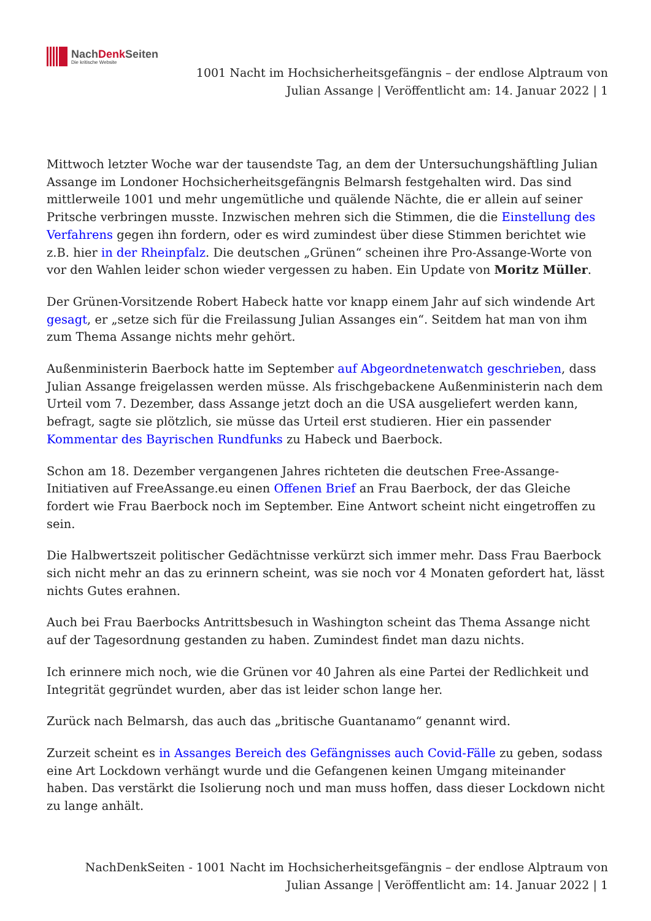NachDenk Seiten
Die kritische Website
1001 Nacht im Hochsicherheitsgefängnis – der endlose Alptraum von Julian Assange | Veröffentlicht am: 14. Januar 2022 | 1
Mittwoch letzter Woche war der tausendste Tag, an dem der Untersuchungshäftling Julian Assange im Londoner Hochsicherheitsgefängnis Belmarsh festgehalten wird. Das sind mittlerweile 1001 und mehr ungemütliche und quälende Nächte, die er allein auf seiner Pritsche verbringen musste. Inzwischen mehren sich die Stimmen, die die Einstellung des Verfahrens gegen ihn fordern, oder es wird zumindest über diese Stimmen berichtet wie z.B. hier in der Rheinpfalz. Die deutschen „Grünen“ scheinen ihre Pro-Assange-Worte von vor den Wahlen leider schon wieder vergessen zu haben. Ein Update von Moritz Müller.
Der Grünen-Vorsitzende Robert Habeck hatte vor knapp einem Jahr auf sich windende Art gesagt, er „setze sich für die Freilassung Julian Assanges ein“. Seitdem hat man von ihm zum Thema Assange nichts mehr gehört.
Außenministerin Baerbock hatte im September auf Abgeordnetenwatch geschrieben, dass Julian Assange freigelassen werden müsse. Als frischgebackene Außenministerin nach dem Urteil vom 7. Dezember, dass Assange jetzt doch an die USA ausgeliefert werden kann, befragt, sagte sie plötzlich, sie müsse das Urteil erst studieren. Hier ein passender Kommentar des Bayrischen Rundfunks zu Habeck und Baerbock.
Schon am 18. Dezember vergangenen Jahres richteten die deutschen Free-Assange-Initiativen auf FreeAssange.eu einen Offenen Brief an Frau Baerbock, der das Gleiche fordert wie Frau Baerbock noch im September. Eine Antwort scheint nicht eingetroffen zu sein.
Die Halbwertszeit politischer Gedächtnisse verkürzt sich immer mehr. Dass Frau Baerbock sich nicht mehr an das zu erinnern scheint, was sie noch vor 4 Monaten gefordert hat, lässt nichts Gutes erahnen.
Auch bei Frau Baerbocks Antrittsbesuch in Washington scheint das Thema Assange nicht auf der Tagesordnung gestanden zu haben. Zumindest findet man dazu nichts.
Ich erinnere mich noch, wie die Grünen vor 40 Jahren als eine Partei der Redlichkeit und Integrität gegründet wurden, aber das ist leider schon lange her.
Zurück nach Belmarsh, das auch das „britische Guantanamo“ genannt wird.
Zurzeit scheint es in Assanges Bereich des Gefängnisses auch Covid-Fälle zu geben, sodass eine Art Lockdown verhängt wurde und die Gefangenen keinen Umgang miteinander haben. Das verstärkt die Isolierung noch und man muss hoffen, dass dieser Lockdown nicht zu lange anhält.
NachDenkSeiten - 1001 Nacht im Hochsicherheitsgefängnis – der endlose Alptraum von Julian Assange | Veröffentlicht am: 14. Januar 2022 | 1